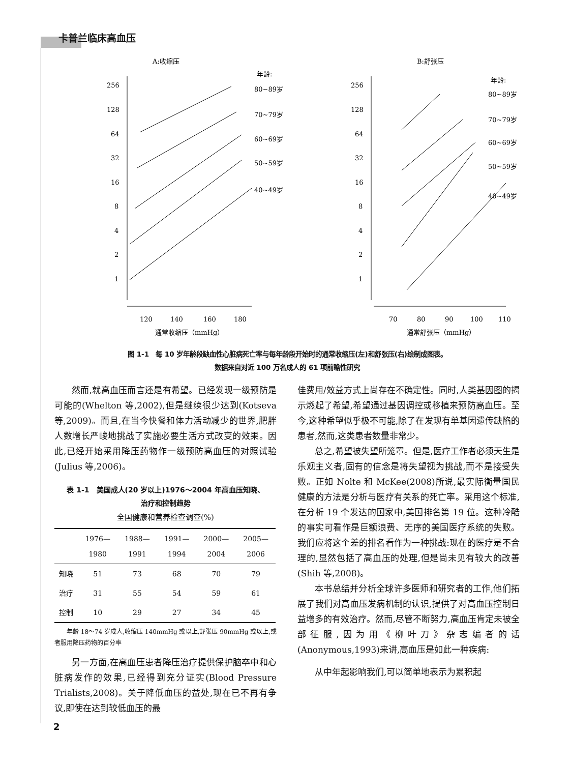卡普兰临床高血压
A:收缩压
年龄:
256
128
64
32
16
8
4
2
1
80~89岁
70~79岁
60~69岁
50~59岁
40~49岁
120
140
160
180
通常收缩压（mmHg）
B:舒张压
年龄:
256
128
64
32
16
8
4
2
1
80~89岁
70~79岁
60~69岁
50~59岁
40~49岁
70
80
90
100
110
通常舒张压（mmHg）
图 1-1　每 10 岁年龄段缺血性心脏病死亡率与每年龄段开始时的通常收缩压(左)和舒张压(右)绘制成图表。
数据来自对近 100 万名成人的 61 项前瞻性研究
然而,就高血压而言还是有希望。已经发现一级预防是可能的(Whelton 等,2002),但是继续很少达到(Kotseva 等,2009)。而且,在当今快餐和体力活动减少的世界,肥胖人数增长严峻地挑战了实施必要生活方式改变的效果。因此,已经开始采用降压药物作一级预防高血压的对照试验(Julius 等,2006)。
表 1-1　美国成人(20 岁以上)1976～2004 年高血压知晓、
治疗和控制趋势
全国健康和营养检查调查(%)
| | 1976— 1980 | 1988— 1991 | 1991— 1994 | 2000— 2004 | 2005— 2006 |
| --- | --- | --- | --- | --- | --- |
| 知晓 | 51 | 73 | 68 | 70 | 79 |
| 治疗 | 31 | 55 | 54 | 59 | 61 |
| 控制 | 10 | 29 | 27 | 34 | 45 |
　　年龄 18～74 岁成人,收缩压 140mmHg 或以上,舒张压 90mmHg 或以上,或者服用降压药物的百分率
另一方面,在高血压患者降压治疗提供保护脑卒中和心脏病发作的效果,已经得到充分证实(Blood Pressure Trialists,2008)。关于降低血压的益处,现在已不再有争议,即使在达到较低血压的最
佳费用/效益方式上尚存在不确定性。同时,人类基因图的揭示燃起了希望,希望通过基因调控或移植来预防高血压。至今,这种希望似乎极不可能,除了在发现有单基因遗传缺陷的患者,然而,这类患者数量非常少。
总之,希望被失望所笼罩。但是,医疗工作者必须天生是乐观主义者,固有的信念是将失望视为挑战,而不是接受失败。正如 Nolte 和 McKee(2008)所说,最实际衡量国民健康的方法是分析与医疗有关系的死亡率。采用这个标准,在分析 19 个发达的国家中,美国排名第 19 位。这种冷酷的事实可看作是巨额浪费、无序的美国医疗系统的失败。我们应将这个差的排名看作为一种挑战:现在的医疗是不合理的,显然包括了高血压的处理,但是尚未见有较大的改善(Shih 等,2008)。
本书总结并分析全球许多医师和研究者的工作,他们拓展了我们对高血压发病机制的认识,提供了对高血压控制日益增多的有效治疗。然而,尽管不断努力,高血压肯定未被全部征服,因为用《柳叶刀》杂志编者的话(Anonymous,1993)来讲,高血压是如此一种疾病:
从中年起影响我们,可以简单地表示为累积起
2